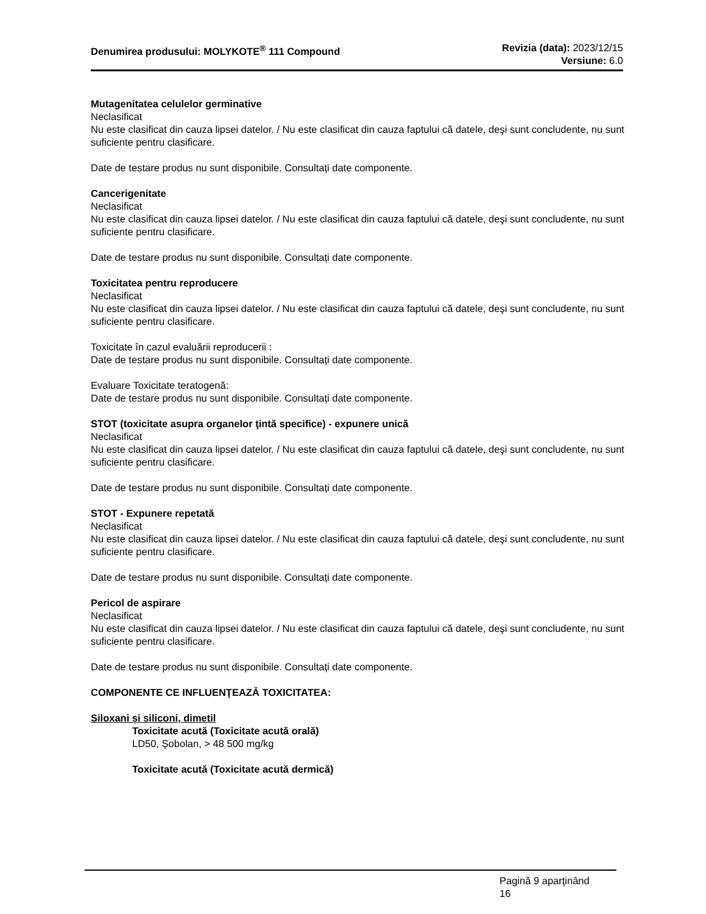Denumirea produsului: MOLYKOTE<sup>®</sup> 111 Compound
Revizia (data): 2023/12/15
Versiune: 6.0
Mutagenitatea celulelor germinative
Neclasificat
Nu este clasificat din cauza lipsei datelor. / Nu este clasificat din cauza faptului că datele, deşi sunt concludente, nu sunt suficiente pentru clasificare.
Date de testare produs nu sunt disponibile. Consultați date componente.
Cancerigenitate
Neclasificat
Nu este clasificat din cauza lipsei datelor. / Nu este clasificat din cauza faptului că datele, deşi sunt concludente, nu sunt suficiente pentru clasificare.
Date de testare produs nu sunt disponibile. Consultați date componente.
Toxicitatea pentru reproducere
Neclasificat
Nu este clasificat din cauza lipsei datelor. / Nu este clasificat din cauza faptului că datele, deşi sunt concludente, nu sunt suficiente pentru clasificare.
Toxicitate în cazul evaluării reproducerii :
Date de testare produs nu sunt disponibile. Consultați date componente.
Evaluare Toxicitate teratogenă:
Date de testare produs nu sunt disponibile. Consultați date componente.
STOT (toxicitate asupra organelor ţintă specifice) - expunere unică
Neclasificat
Nu este clasificat din cauza lipsei datelor. / Nu este clasificat din cauza faptului că datele, deşi sunt concludente, nu sunt suficiente pentru clasificare.
Date de testare produs nu sunt disponibile. Consultați date componente.
STOT - Expunere repetată
Neclasificat
Nu este clasificat din cauza lipsei datelor. / Nu este clasificat din cauza faptului că datele, deşi sunt concludente, nu sunt suficiente pentru clasificare.
Date de testare produs nu sunt disponibile. Consultați date componente.
Pericol de aspirare
Neclasificat
Nu este clasificat din cauza lipsei datelor. / Nu este clasificat din cauza faptului că datele, deşi sunt concludente, nu sunt suficiente pentru clasificare.
Date de testare produs nu sunt disponibile. Consultați date componente.
COMPONENTE CE INFLUENŢEAZĂ TOXICITATEA:
Siloxani și siliconi, dimetil
Toxicitate acută (Toxicitate acută orală)
LD50, Şobolan, > 48 500 mg/kg
Toxicitate acută (Toxicitate acută dermică)
Pagină 9 aparţinând
16